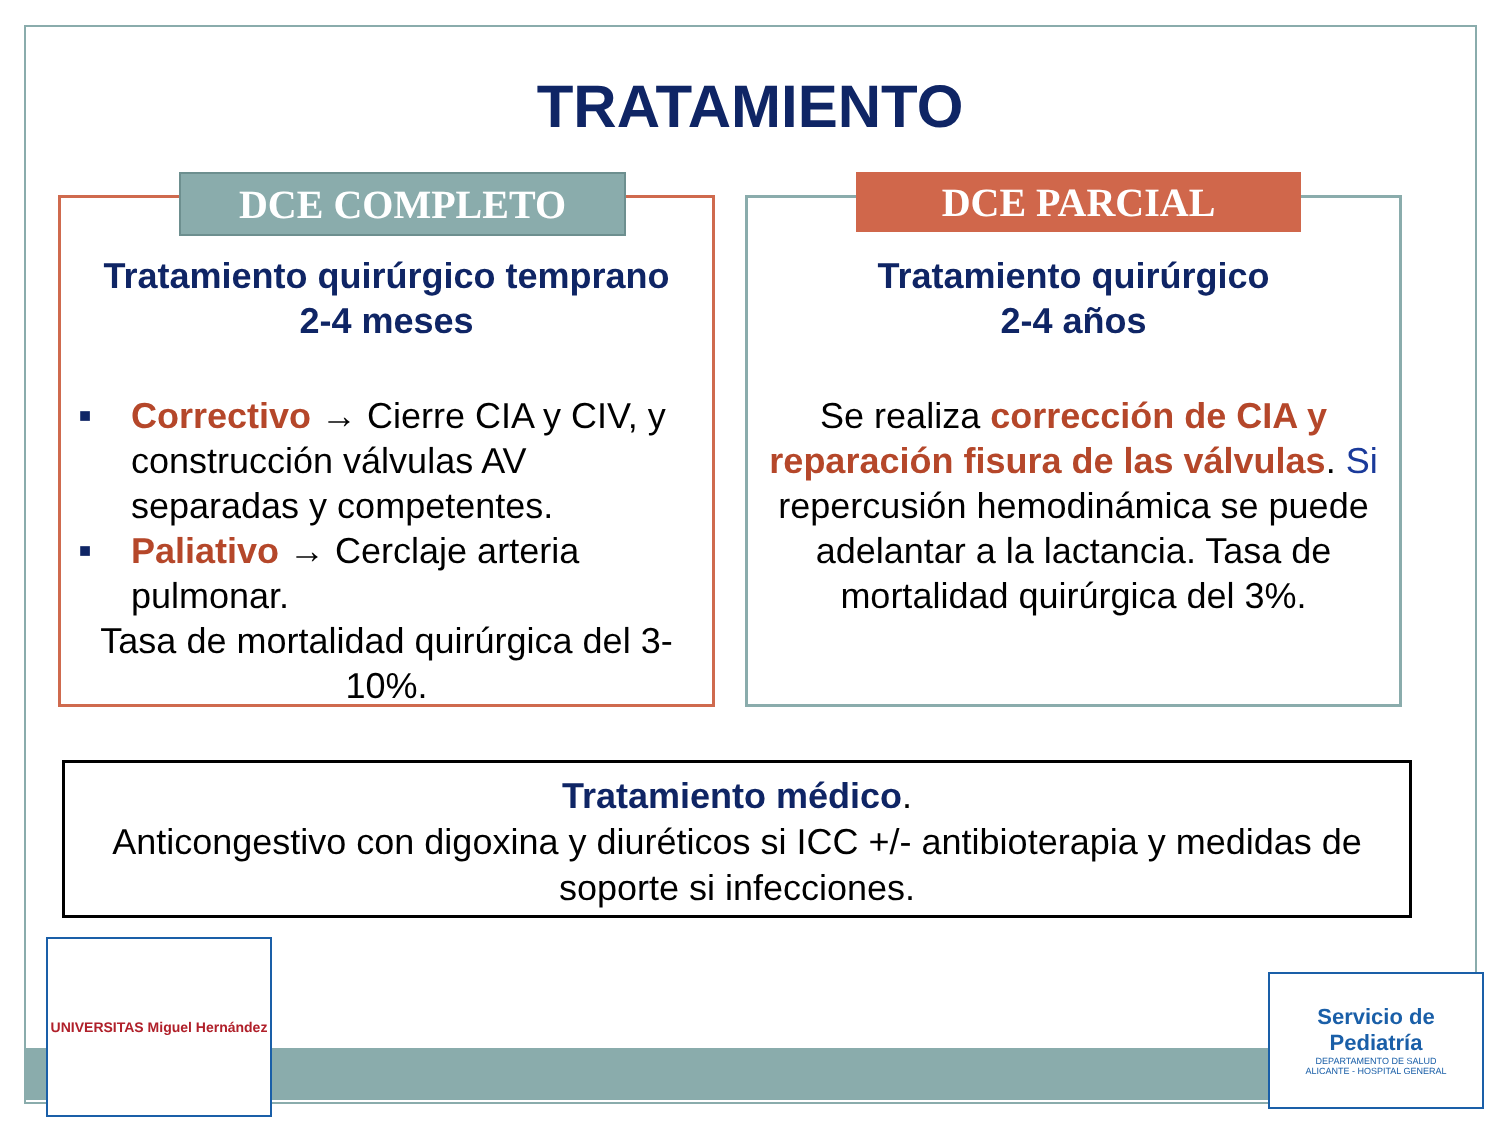TRATAMIENTO
DCE COMPLETO
Tratamiento quirúrgico temprano
2-4 meses
■ Correctivo → Cierre CIA y CIV, y construcción válvulas AV separadas y competentes.
■ Paliativo → Cerclaje arteria pulmonar.
Tasa de mortalidad quirúrgica del 3-10%.
DCE PARCIAL
Tratamiento quirúrgico
2-4 años
Se realiza corrección de CIA y reparación fisura de las válvulas. Si repercusión hemodinámica se puede adelantar a la lactancia. Tasa de mortalidad quirúrgica del 3%.
Tratamiento médico.
Anticongestivo con digoxina y diuréticos si ICC +/- antibioterapia y medidas de soporte si infecciones.
UNIVERSITAS Miguel Hernández
Servicio de Pediatría
DEPARTAMENTO DE SALUD
ALICANTE - HOSPITAL GENERAL